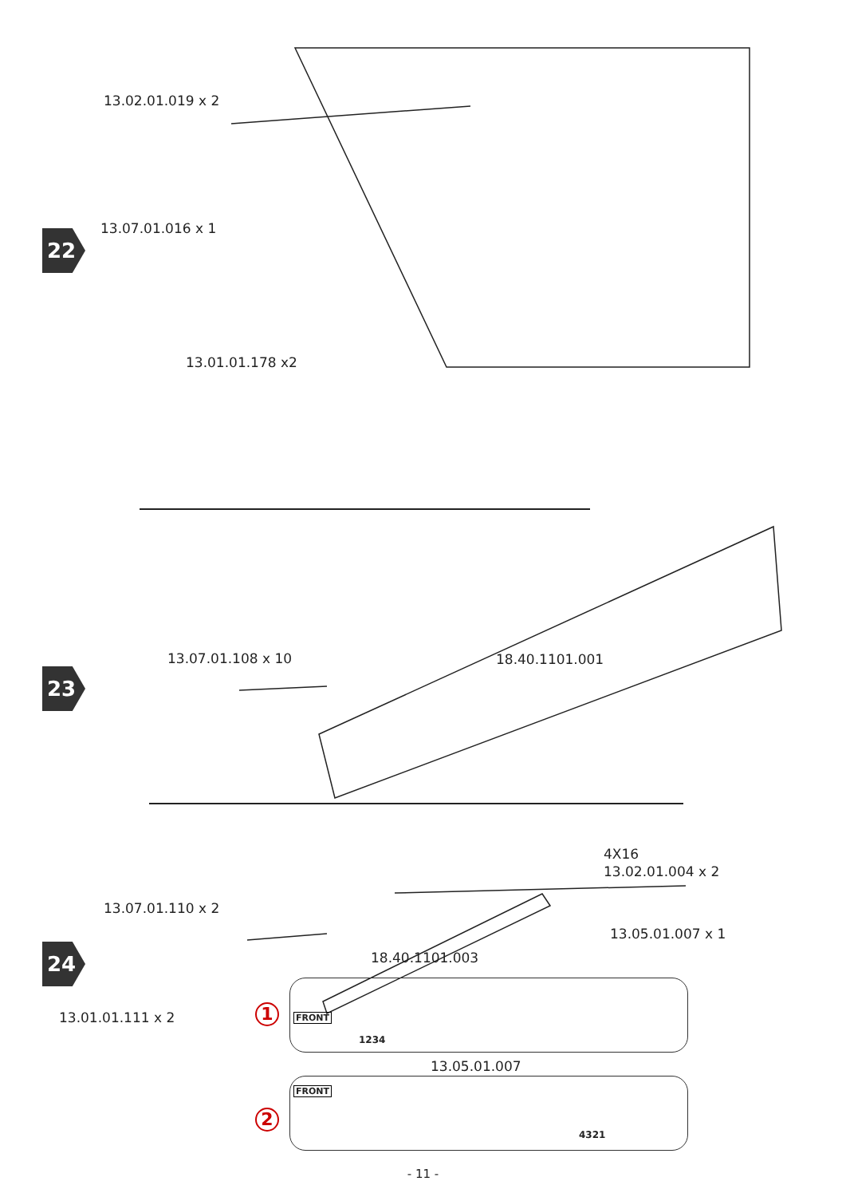13.02.01.019 x 2
13.07.01.016 x 1
22
13.01.01.178 x2
13.07.01.108 x 10 18.40.1101.001
23
4X16
13.02.01.004 x 2
13.07.01.110 x 2
13.05.01.007 x 1
24 18.40.1101.003
13.01.01.111 x 2 1 FRONT
1234
13.05.01.007
FRONT
2
4321
- 11 -